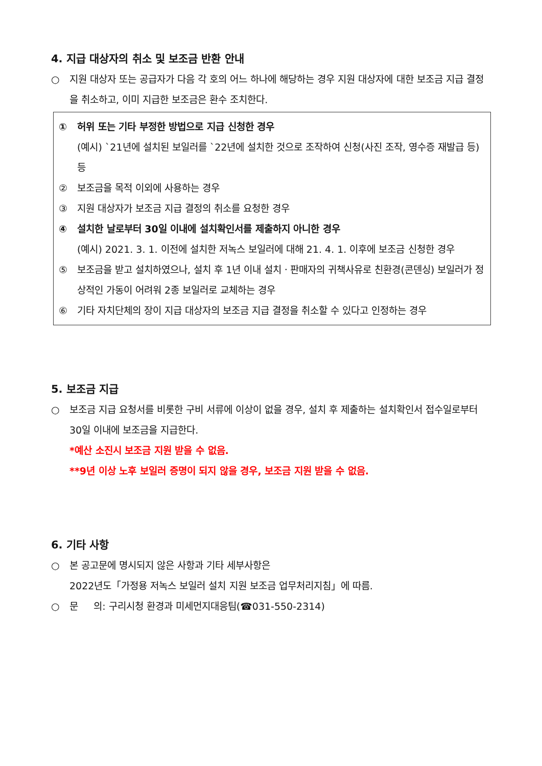4. 지급 대상자의 취소 및 보조금 반환 안내
○ 지원 대상자 또는 공급자가 다음 각 호의 어느 하나에 해당하는 경우 지원 대상자에 대한 보조금 지급 결정을 취소하고, 이미 지급한 보조금은 환수 조치한다.
① 허위 또는 기타 부정한 방법으로 지급 신청한 경우
(예시) `21년에 설치된 보일러를 `22년에 설치한 것으로 조작하여 신청(사진 조작, 영수증 재발급 등) 등
② 보조금을 목적 이외에 사용하는 경우
③ 지원 대상자가 보조금 지급 결정의 취소를 요청한 경우
④ 설치한 날로부터 30일 이내에 설치확인서를 제출하지 아니한 경우
(예시) 2021. 3. 1. 이전에 설치한 저녹스 보일러에 대해 21. 4. 1. 이후에 보조금 신청한 경우
⑤ 보조금을 받고 설치하였으나, 설치 후 1년 이내 설치ㆍ판매자의 귀책사유로 친환경(콘덴싱) 보일러가 정상적인 가동이 어려워 2종 보일러로 교체하는 경우
⑥ 기타 자치단체의 장이 지급 대상자의 보조금 지급 결정을 취소할 수 있다고 인정하는 경우
5. 보조금 지급
○ 보조금 지급 요청서를 비롯한 구비 서류에 이상이 없을 경우, 설치 후 제출하는 설치확인서 접수일로부터 30일 이내에 보조금을 지급한다.
*예산 소진시 보조금 지원 받을 수 없음.
**9년 이상 노후 보일러 증명이 되지 않을 경우, 보조금 지원 받을 수 없음.
6. 기타 사항
○ 본 공고문에 명시되지 않은 사항과 기타 세부사항은
2022년도「가정용 저녹스 보일러 설치 지원 보조금 업무처리지침」에 따름.
○ 문 의: 구리시청 환경과 미세먼지대응팀(☎031-550-2314)